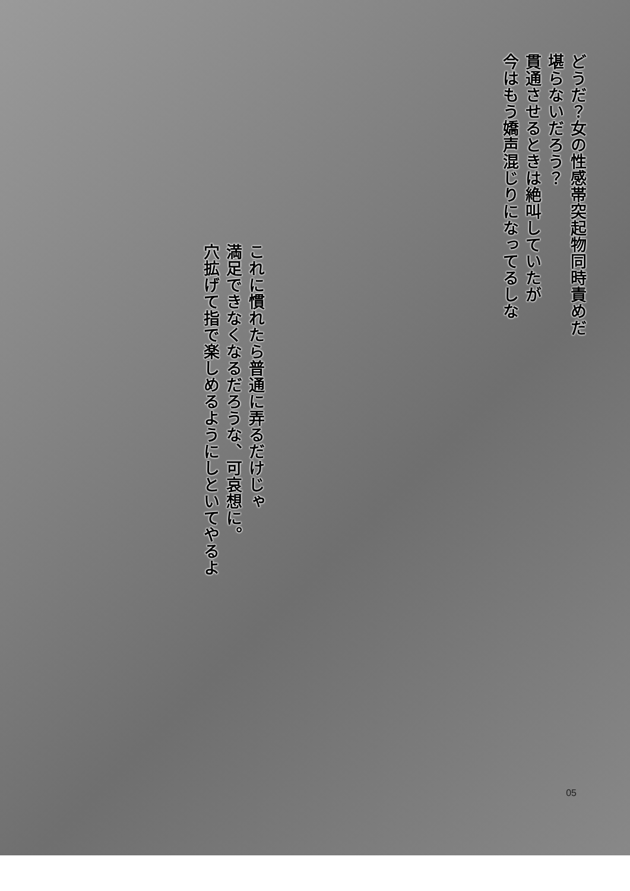どうだ？女の性感帯突起物同時責めだ
堪らないだろう？
貫通させるときは絶叫していたが
今はもう嬌声混じりになってるしな
これに慣れたら普通に弄るだけじゃ
満足できなくなるだろうな、可哀想に。
穴拡げて指で楽しめるようにしといてやるよ
05